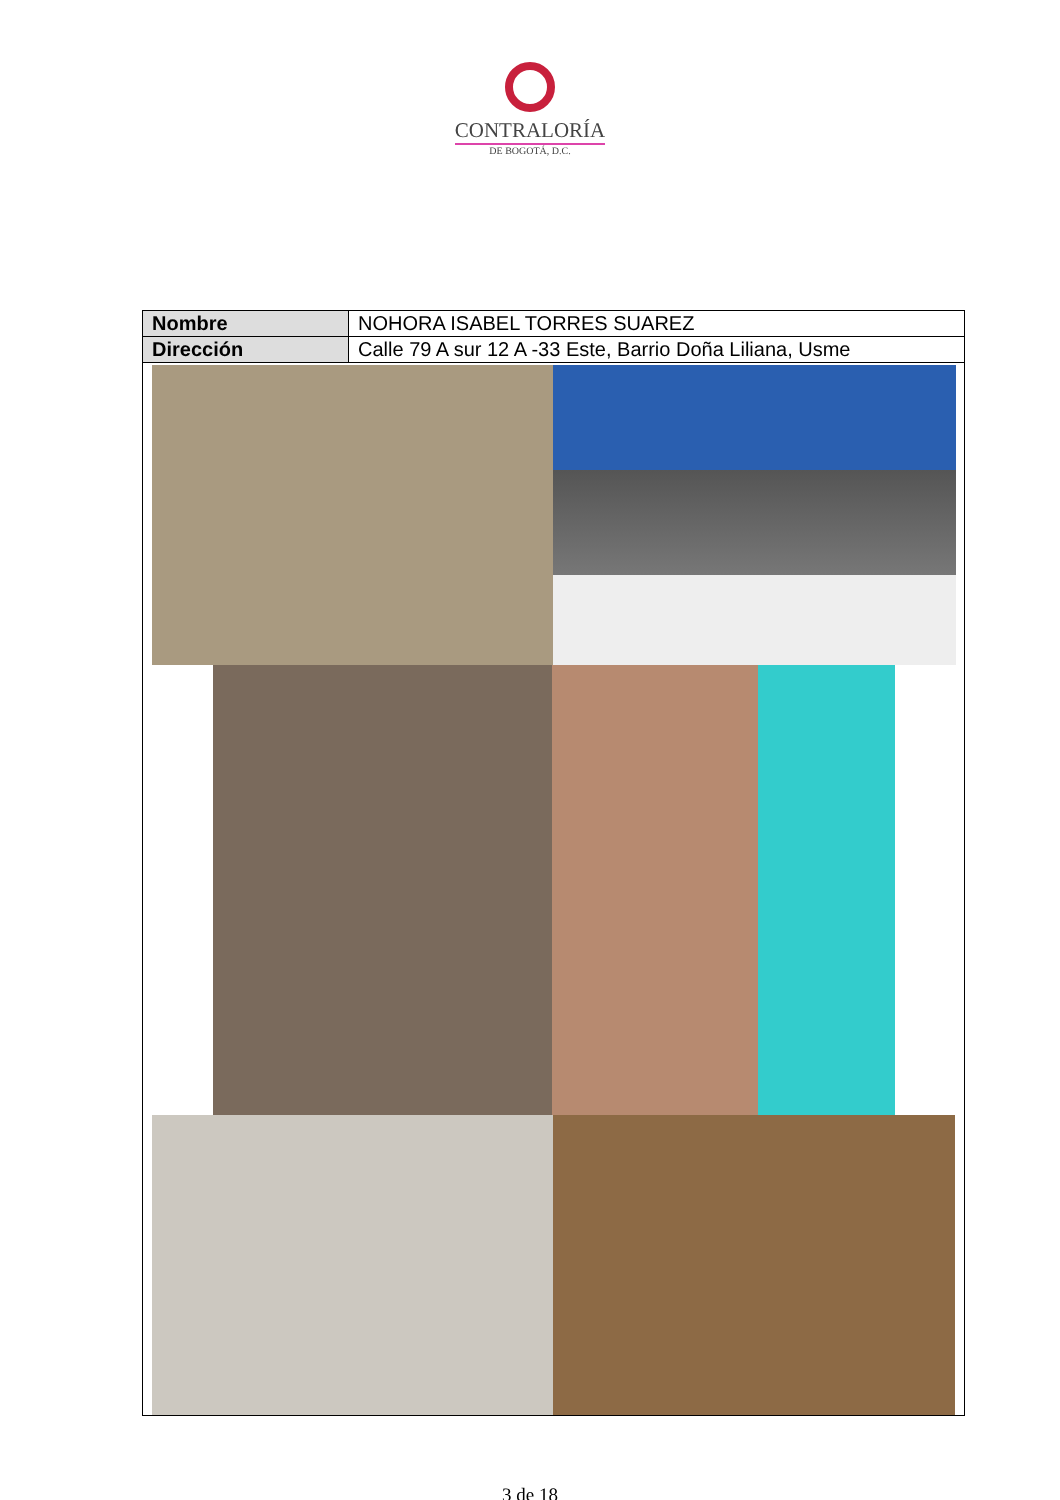CONTRALORÍA
DE BOGOTÁ, D.C.
| Nombre | NOHORA ISABEL TORRES SUAREZ |
| Dirección | Calle 79 A sur 12 A -33 Este, Barrio Doña Liliana, Usme |
3 de 18